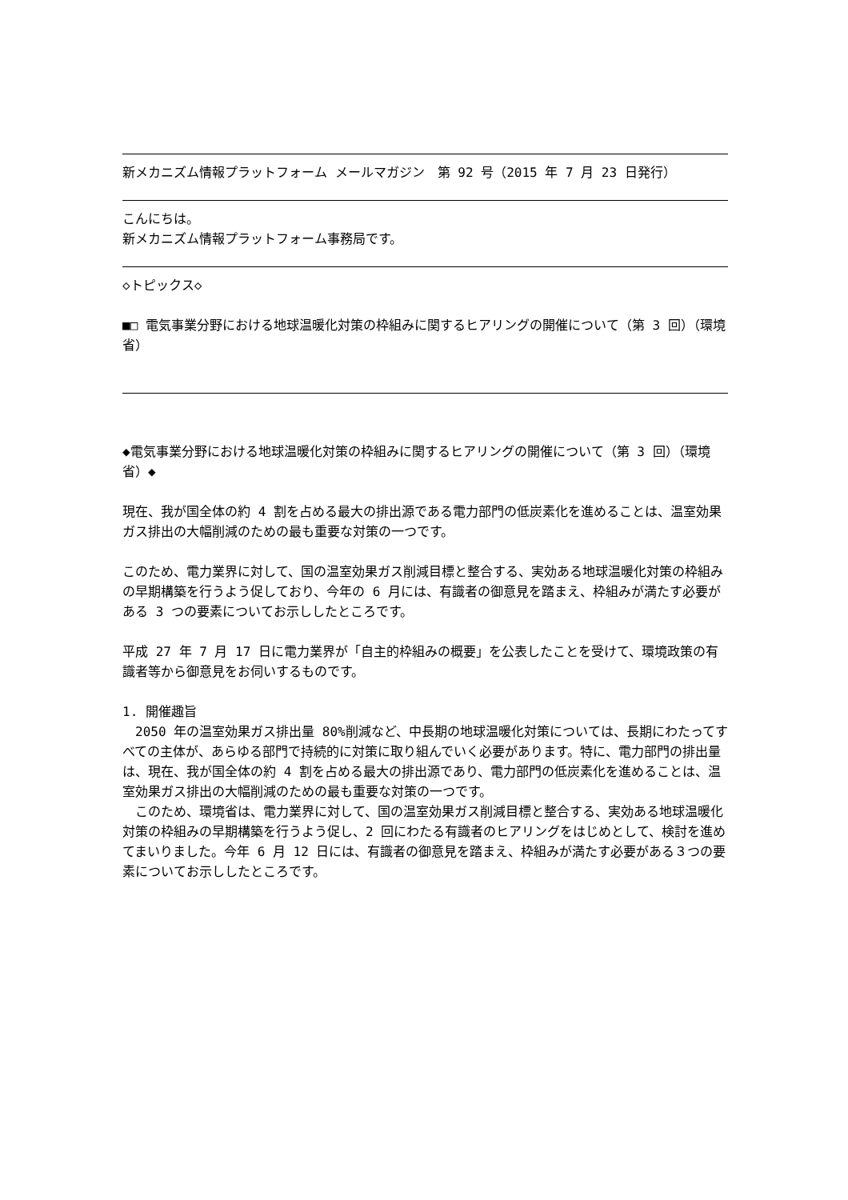新メカニズム情報プラットフォーム メールマガジン　第 92 号（2015 年 7 月 23 日発行）
こんにちは。
新メカニズム情報プラットフォーム事務局です。
◇トピックス◇
■□ 電気事業分野における地球温暖化対策の枠組みに関するヒアリングの開催について（第 3 回）（環境省）
◆電気事業分野における地球温暖化対策の枠組みに関するヒアリングの開催について（第 3 回）（環境省）◆
現在、我が国全体の約 4 割を占める最大の排出源である電力部門の低炭素化を進めることは、温室効果ガス排出の大幅削減のための最も重要な対策の一つです。
このため、電力業界に対して、国の温室効果ガス削減目標と整合する、実効ある地球温暖化対策の枠組みの早期構築を行うよう促しており、今年の 6 月には、有識者の御意見を踏まえ、枠組みが満たす必要がある 3 つの要素についてお示ししたところです。
平成 27 年 7 月 17 日に電力業界が「自主的枠組みの概要」を公表したことを受けて、環境政策の有識者等から御意見をお伺いするものです。
1. 開催趣旨
　2050 年の温室効果ガス排出量 80%削減など、中長期の地球温暖化対策については、長期にわたってすべての主体が、あらゆる部門で持続的に対策に取り組んでいく必要があります。特に、電力部門の排出量は、現在、我が国全体の約 4 割を占める最大の排出源であり、電力部門の低炭素化を進めることは、温室効果ガス排出の大幅削減のための最も重要な対策の一つです。
　このため、環境省は、電力業界に対して、国の温室効果ガス削減目標と整合する、実効ある地球温暖化対策の枠組みの早期構築を行うよう促し、2 回にわたる有識者のヒアリングをはじめとして、検討を進めてまいりました。今年 6 月 12 日には、有識者の御意見を踏まえ、枠組みが満たす必要がある３つの要素についてお示ししたところです。